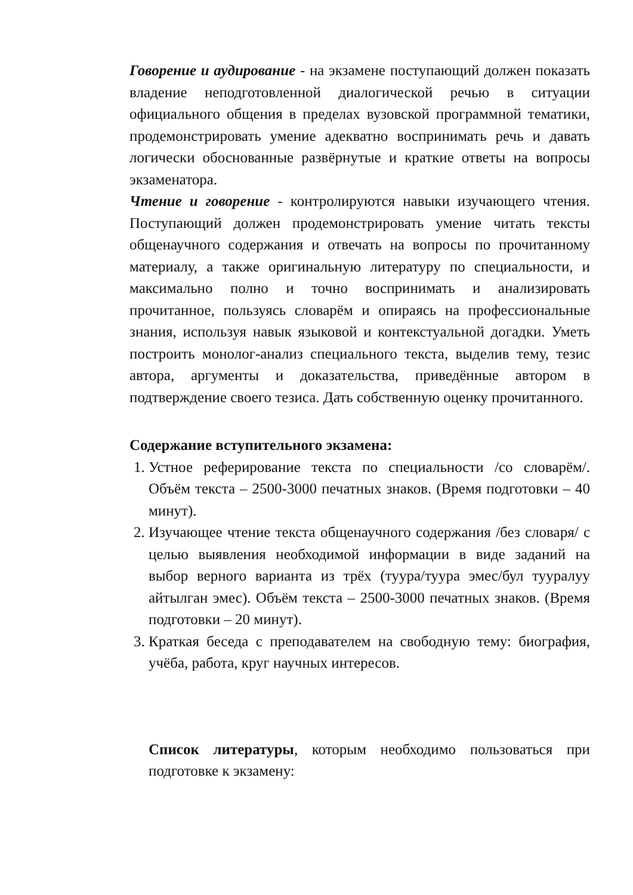Говорение и аудирование - на экзамене поступающий должен показать владение неподготовленной диалогической речью в ситуации официального общения в пределах вузовской программной тематики, продемонстрировать умение адекватно воспринимать речь и давать логически обоснованные развёрнутые и краткие ответы на вопросы экзаменатора.
Чтение и говорение - контролируются навыки изучающего чтения. Поступающий должен продемонстрировать умение читать тексты общенаучного содержания и отвечать на вопросы по прочитанному материалу, а также оригинальную литературу по специальности, и максимально полно и точно воспринимать и анализировать прочитанное, пользуясь словарём и опираясь на профессиональные знания, используя навык языковой и контекстуальной догадки. Уметь построить монолог-анализ специального текста, выделив тему, тезис автора, аргументы и доказательства, приведённые автором в подтверждение своего тезиса. Дать собственную оценку прочитанного.
Содержание вступительного экзамена:
1. Устное реферирование текста по специальности /со словарём/. Объём текста – 2500-3000 печатных знаков. (Время подготовки – 40 минут).
2. Изучающее чтение текста общенаучного содержания /без словаря/ с целью выявления необходимой информации в виде заданий на выбор верного варианта из трёх (туура/туура эмес/бул тууралуу айтылган эмес). Объём текста – 2500-3000 печатных знаков. (Время подготовки – 20 минут).
3. Краткая беседа с преподавателем на свободную тему: биография, учёба, работа, круг научных интересов.
Список литературы, которым необходимо пользоваться при подготовке к экзамену: